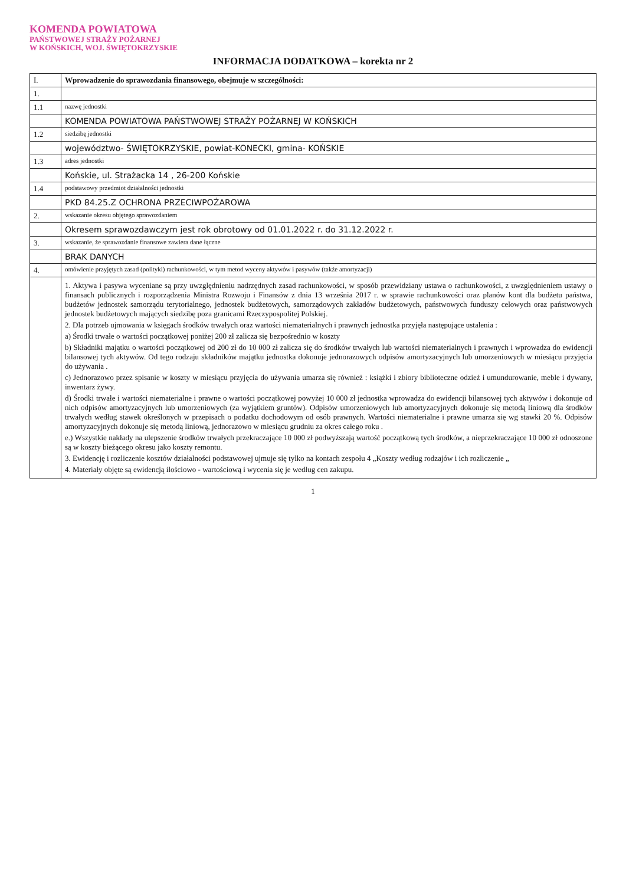KOMENDA POWIATOWA
PAŃSTWOWEJ STRAŻY POŻARNEJ
W KOŃSKICH, WOJ. ŚWIĘTOKRZYSKIE
INFORMACJA DODATKOWA – korekta nr 2
| I. | Wprowadzenie do sprawozdania finansowego, obejmuje w szczególności: |
| 1. | |
| 1.1 | nazwę jednostki |
| | KOMENDA POWIATOWA PAŃSTWOWEJ STRAŻY POŻARNEJ W KOŃSKICH |
| 1.2 | siedzibę jednostki |
| | województwo- ŚWIĘTOKRZYSKIE, powiat-KONECKI, gmina- KOŃSKIE |
| 1.3 | adres jednostki |
| | Końskie, ul. Strażacka 14 , 26-200 Końskie |
| 1.4 | podstawowy przedmiot działalności jednostki |
| | PKD 84.25.Z OCHRONA PRZECIWPOŻAROWA |
| 2. | wskazanie okresu objętego sprawozdaniem |
| | Okresem sprawozdawczym jest rok obrotowy od 01.01.2022 r. do 31.12.2022 r. |
| 3. | wskazanie, że sprawozdanie finansowe zawiera dane łączne |
| | BRAK DANYCH |
| 4. | omówienie przyjętych zasad (polityki) rachunkowości, w tym metod wyceny aktywów i pasywów (także amortyzacji) |
| | 1. Aktywa i pasywa wyceniane są przy uwzględnieniu nadrzędnych zasad rachunkowości, w sposób przewidziany ustawa o rachunkowości, z uwzględnieniem ustawy o finansach publicznych i rozporządzenia Ministra Rozwoju i Finansów z dnia 13 września 2017 r. w sprawie rachunkowości oraz planów kont dla budżetu państwa, budżetów jednostek samorządu terytorialnego, jednostek budżetowych, samorządowych zakładów budżetowych, państwowych funduszy celowych oraz państwowych jednostek budżetowych mających siedzibę poza granicami Rzeczypospolitej Polskiej. 2. Dla potrzeb ujmowania w księgach środków trwałych oraz wartości niematerialnych i prawnych jednostka przyjęła następujące ustalenia : a) Środki trwałe o wartości początkowej poniżej 200 zł zalicza się bezpośrednio w koszty b) Składniki majątku o wartości początkowej od 200 zł do 10 000 zł zalicza się do środków trwałych lub wartości niematerialnych i prawnych i wprowadza do ewidencji bilansowej tych aktywów. Od tego rodzaju składników majątku jednostka dokonuje jednorazowych odpisów amortyzacyjnych lub umorzeniowych w miesiącu przyjęcia do używania . c) Jednorazowo przez spisanie w koszty w miesiącu przyjęcia do używania umarza się również : książki i zbiory biblioteczne odzież i umundurowanie, meble i dywany, inwentarz żywy. d) Środki trwałe i wartości niematerialne i prawne o wartości początkowej powyżej 10 000 zł jednostka wprowadza do ewidencji bilansowej tych aktywów i dokonuje od nich odpisów amortyzacyjnych lub umorzeniowych (za wyjątkiem gruntów). Odpisów umorzeniowych lub amortyzacyjnych dokonuje się metodą liniową dla środków trwałych według stawek określonych w przepisach o podatku dochodowym od osób prawnych. Wartości niematerialne i prawne umarza się wg stawki 20 %. Odpisów amortyzacyjnych dokonuje się metodą liniową, jednorazowo w miesiącu grudniu za okres całego roku . e.) Wszystkie nakłady na ulepszenie środków trwałych przekraczające 10 000 zł podwyższają wartość początkową tych środków, a nieprzekraczające 10 000 zł odnoszone są w koszty bieżącego okresu jako koszty remontu. 3. Ewidencję i rozliczenie kosztów działalności podstawowej ujmuje się tylko na kontach zespołu 4 „Koszty według rodzajów i ich rozliczenie „ 4. Materiały objęte są ewidencją ilościowo - wartościową i wycenia się je według cen zakupu. |
1